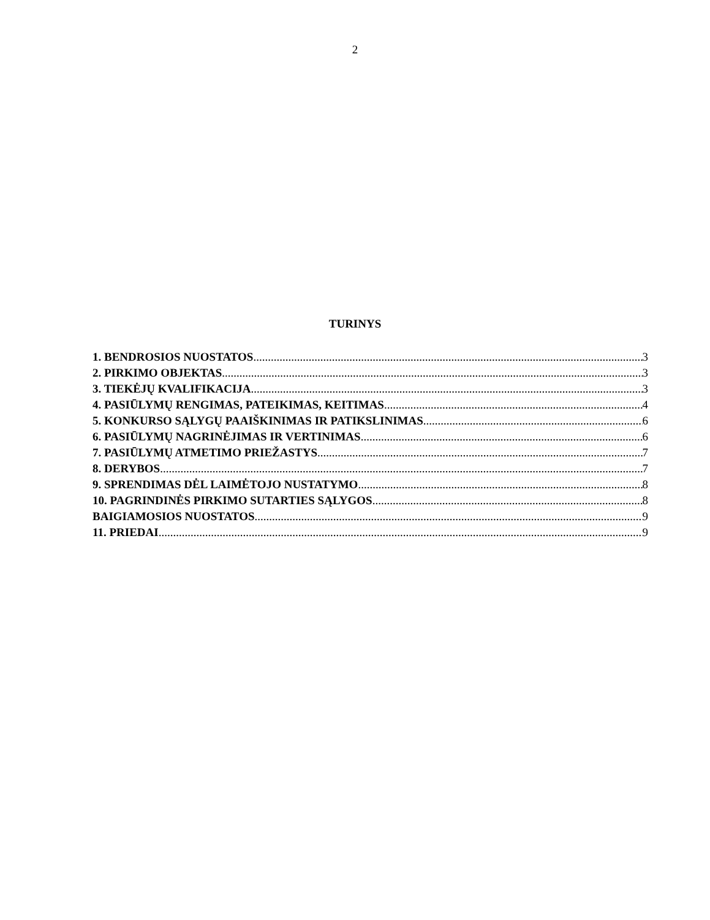2
TURINYS
1. BENDROSIOS NUOSTATOS 3
2. PIRKIMO OBJEKTAS 3
3. TIEKĖJŲ KVALIFIKACIJA 3
4. PASIŪLYMŲ RENGIMAS, PATEIKIMAS, KEITIMAS 4
5. KONKURSO SĄLYGŲ PAAIŠKINIMAS IR PATIKSLINIMAS 6
6. PASIŪLYMŲ NAGRINĖJIMAS IR VERTINIMAS 6
7. PASIŪLYMŲ ATMETIMO PRIEŽASTYS 7
8. DERYBOS 7
9. SPRENDIMAS DĖL LAIMĖTOJO NUSTATYMO 8
10. PAGRINDINĖS PIRKIMO SUTARTIES SĄLYGOS 8
BAIGIAMOSIOS NUOSTATOS 9
11. PRIEDAI 9